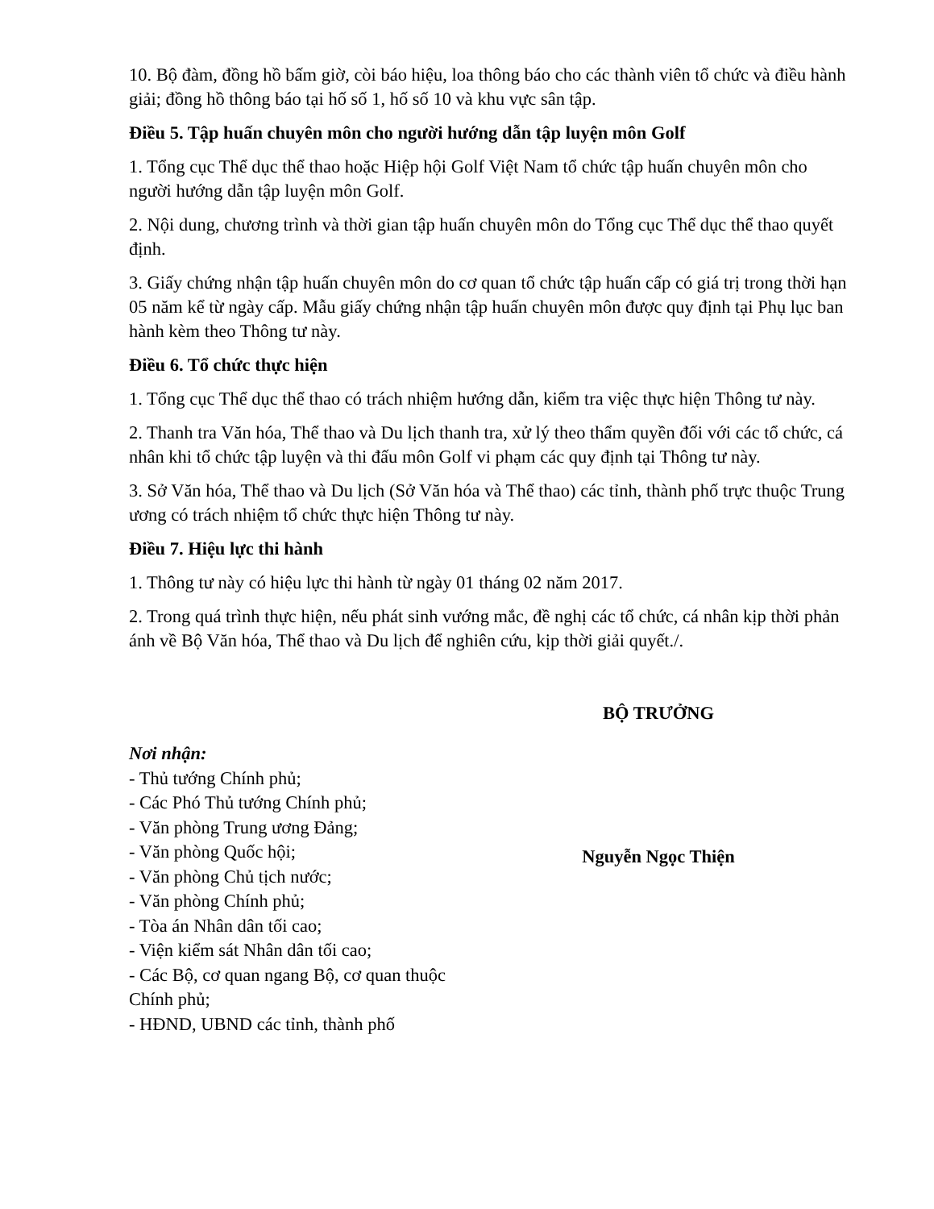10. Bộ đàm, đồng hồ bấm giờ, còi báo hiệu, loa thông báo cho các thành viên tổ chức và điều hành giải; đồng hồ thông báo tại hố số 1, hố số 10 và khu vực sân tập.
Điều 5. Tập huấn chuyên môn cho người hướng dẫn tập luyện môn Golf
1. Tổng cục Thể dục thể thao hoặc Hiệp hội Golf Việt Nam tổ chức tập huấn chuyên môn cho người hướng dẫn tập luyện môn Golf.
2. Nội dung, chương trình và thời gian tập huấn chuyên môn do Tổng cục Thể dục thể thao quyết định.
3. Giấy chứng nhận tập huấn chuyên môn do cơ quan tổ chức tập huấn cấp có giá trị trong thời hạn 05 năm kể từ ngày cấp. Mẫu giấy chứng nhận tập huấn chuyên môn được quy định tại Phụ lục ban hành kèm theo Thông tư này.
Điều 6. Tổ chức thực hiện
1. Tổng cục Thể dục thể thao có trách nhiệm hướng dẫn, kiểm tra việc thực hiện Thông tư này.
2. Thanh tra Văn hóa, Thể thao và Du lịch thanh tra, xử lý theo thẩm quyền đối với các tổ chức, cá nhân khi tổ chức tập luyện và thi đấu môn Golf vi phạm các quy định tại Thông tư này.
3. Sở Văn hóa, Thể thao và Du lịch (Sở Văn hóa và Thể thao) các tỉnh, thành phố trực thuộc Trung ương có trách nhiệm tổ chức thực hiện Thông tư này.
Điều 7. Hiệu lực thi hành
1. Thông tư này có hiệu lực thi hành từ ngày 01 tháng 02 năm 2017.
2. Trong quá trình thực hiện, nếu phát sinh vướng mắc, đề nghị các tổ chức, cá nhân kịp thời phản ánh về Bộ Văn hóa, Thể thao và Du lịch để nghiên cứu, kịp thời giải quyết./.
Nơi nhận:
- Thủ tướng Chính phủ;
- Các Phó Thủ tướng Chính phủ;
- Văn phòng Trung ương Đảng;
- Văn phòng Quốc hội;
- Văn phòng Chủ tịch nước;
- Văn phòng Chính phủ;
- Tòa án Nhân dân tối cao;
- Viện kiểm sát Nhân dân tối cao;
- Các Bộ, cơ quan ngang Bộ, cơ quan thuộc Chính phủ;
- HĐND, UBND các tỉnh, thành phố
BỘ TRƯỞNG
Nguyễn Ngọc Thiện